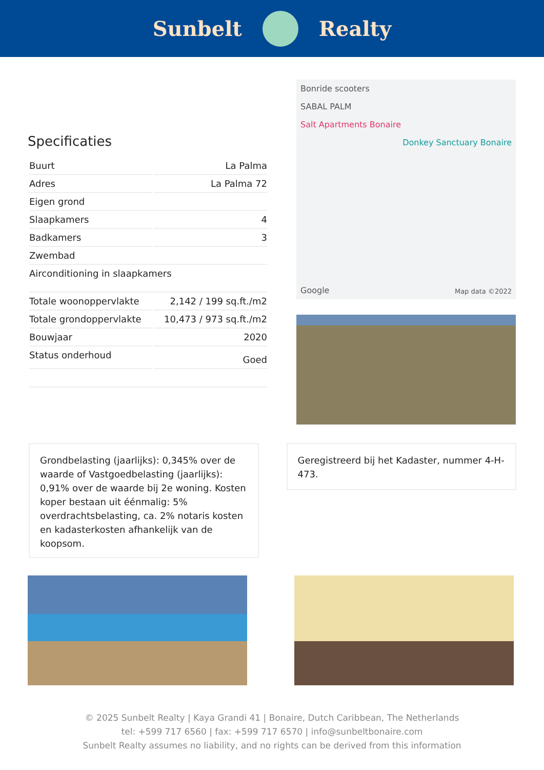Sunbelt Realty
Specificaties
| Buurt | La Palma |
| Adres | La Palma 72 |
| Eigen grond | |
| Slaapkamers | 4 |
| Badkamers | 3 |
| Zwembad | |
| Airconditioning in slaapkamers | |
| Totale woonoppervlakte | 2,142 / 199 sq.ft./m2 |
| Totale grondoppervlakte | 10,473 / 973 sq.ft./m2 |
| Bouwjaar | 2020 |
| Status onderhoud | Goed |
Bonride scooters
SABAL PALM
Salt Apartments Bonaire
Donkey Sanctuary Bonaire
Google Map data ©2022
Grondbelasting (jaarlijks): 0,345% over de waarde of Vastgoedbelasting (jaarlijks): 0,91% over de waarde bij 2e woning. Kosten koper bestaan uit éénmalig: 5% overdrachtsbelasting, ca. 2% notaris kosten en kadasterkosten afhankelijk van de koopsom.
Geregistreerd bij het Kadaster, nummer 4-H-473.
© 2025 Sunbelt Realty | Kaya Grandi 41 | Bonaire, Dutch Caribbean, The Netherlands
tel: +599 717 6560 | fax: +599 717 6570 | info@sunbeltbonaire.com
Sunbelt Realty assumes no liability, and no rights can be derived from this information